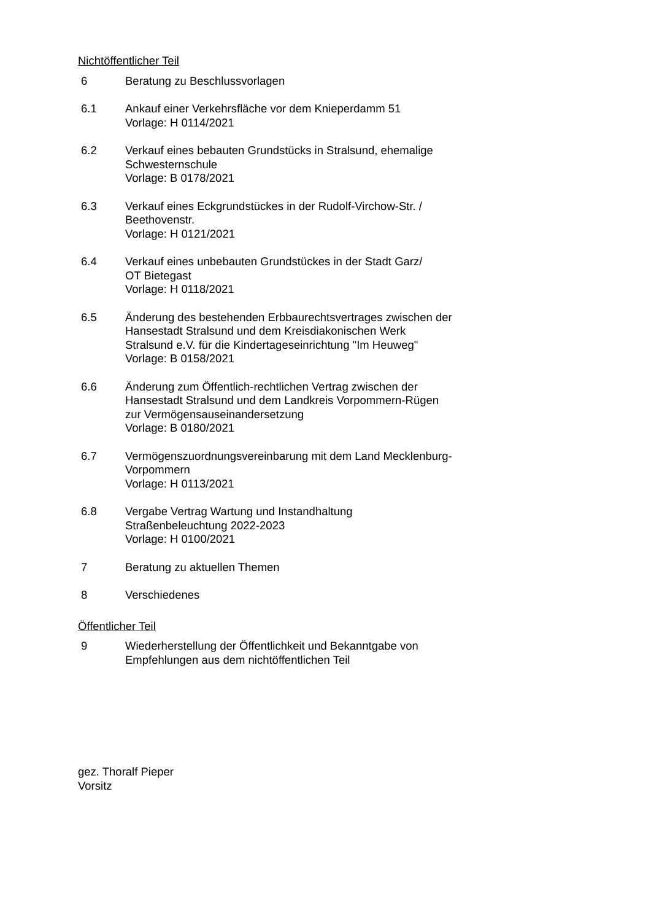Nichtöffentlicher Teil
6 Beratung zu Beschlussvorlagen
6.1 Ankauf einer Verkehrsfläche vor dem Knieperdamm 51
Vorlage: H 0114/2021
6.2 Verkauf eines bebauten Grundstücks in Stralsund, ehemalige Schwesternschule
Vorlage: B 0178/2021
6.3 Verkauf eines Eckgrundstückes in der Rudolf-Virchow-Str. / Beethovenstr.
Vorlage: H 0121/2021
6.4 Verkauf eines unbebauten Grundstückes in der Stadt Garz/
OT Bietegast
Vorlage: H 0118/2021
6.5 Änderung des bestehenden Erbbaurechtsvertrages zwischen der Hansestadt Stralsund und dem Kreisdiakonischen Werk Stralsund e.V. für die Kindertageseinrichtung "Im Heuweg"
Vorlage: B 0158/2021
6.6 Änderung zum Öffentlich-rechtlichen Vertrag zwischen der Hansestadt Stralsund und dem Landkreis Vorpommern-Rügen zur Vermögensauseinandersetzung
Vorlage: B 0180/2021
6.7 Vermögenszuordnungsvereinbarung mit dem Land Mecklenburg-Vorpommern
Vorlage: H 0113/2021
6.8 Vergabe Vertrag Wartung und Instandhaltung Straßenbeleuchtung 2022-2023
Vorlage: H 0100/2021
7 Beratung zu aktuellen Themen
8 Verschiedenes
Öffentlicher Teil
9 Wiederherstellung der Öffentlichkeit und Bekanntgabe von Empfehlungen aus dem nichtöffentlichen Teil
gez. Thoralf Pieper
Vorsitz